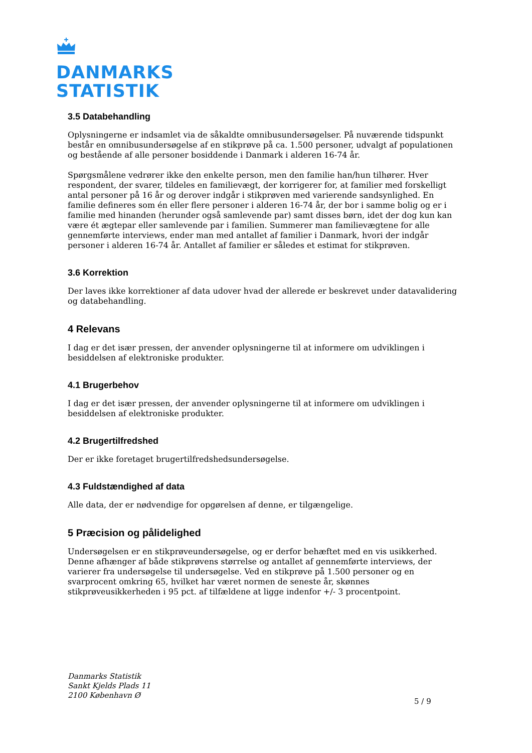DANMARKS
STATISTIK
3.5 Databehandling
Oplysningerne er indsamlet via de såkaldte omnibusundersøgelser. På nuværende tidspunkt består en omnibusundersøgelse af en stikprøve på ca. 1.500 personer, udvalgt af populationen og bestående af alle personer bosiddende i Danmark i alderen 16-74 år.
Spørgsmålene vedrører ikke den enkelte person, men den familie han/hun tilhører. Hver respondent, der svarer, tildeles en familievægt, der korrigerer for, at familier med forskelligt antal personer på 16 år og derover indgår i stikprøven med varierende sandsynlighed. En familie defineres som én eller flere personer i alderen 16-74 år, der bor i samme bolig og er i familie med hinanden (herunder også samlevende par) samt disses børn, idet der dog kun kan være ét ægtepar eller samlevende par i familien. Summerer man familievægtene for alle gennemførte interviews, ender man med antallet af familier i Danmark, hvori der indgår personer i alderen 16-74 år. Antallet af familier er således et estimat for stikprøven.
3.6 Korrektion
Der laves ikke korrektioner af data udover hvad der allerede er beskrevet under datavalidering og databehandling.
4 Relevans
I dag er det især pressen, der anvender oplysningerne til at informere om udviklingen i besiddelsen af elektroniske produkter.
4.1 Brugerbehov
I dag er det især pressen, der anvender oplysningerne til at informere om udviklingen i besiddelsen af elektroniske produkter.
4.2 Brugertilfredshed
Der er ikke foretaget brugertilfredshedsundersøgelse.
4.3 Fuldstændighed af data
Alle data, der er nødvendige for opgørelsen af denne, er tilgængelige.
5 Præcision og pålidelighed
Undersøgelsen er en stikprøveundersøgelse, og er derfor behæftet med en vis usikkerhed. Denne afhænger af både stikprøvens størrelse og antallet af gennemførte interviews, der varierer fra undersøgelse til undersøgelse. Ved en stikprøve på 1.500 personer og en svarprocent omkring 65, hvilket har været normen de seneste år, skønnes stikprøveusikkerheden i 95 pct. af tilfældene at ligge indenfor +/- 3 procentpoint.
Danmarks Statistik
Sankt Kjelds Plads 11
2100 København Ø
5 / 9